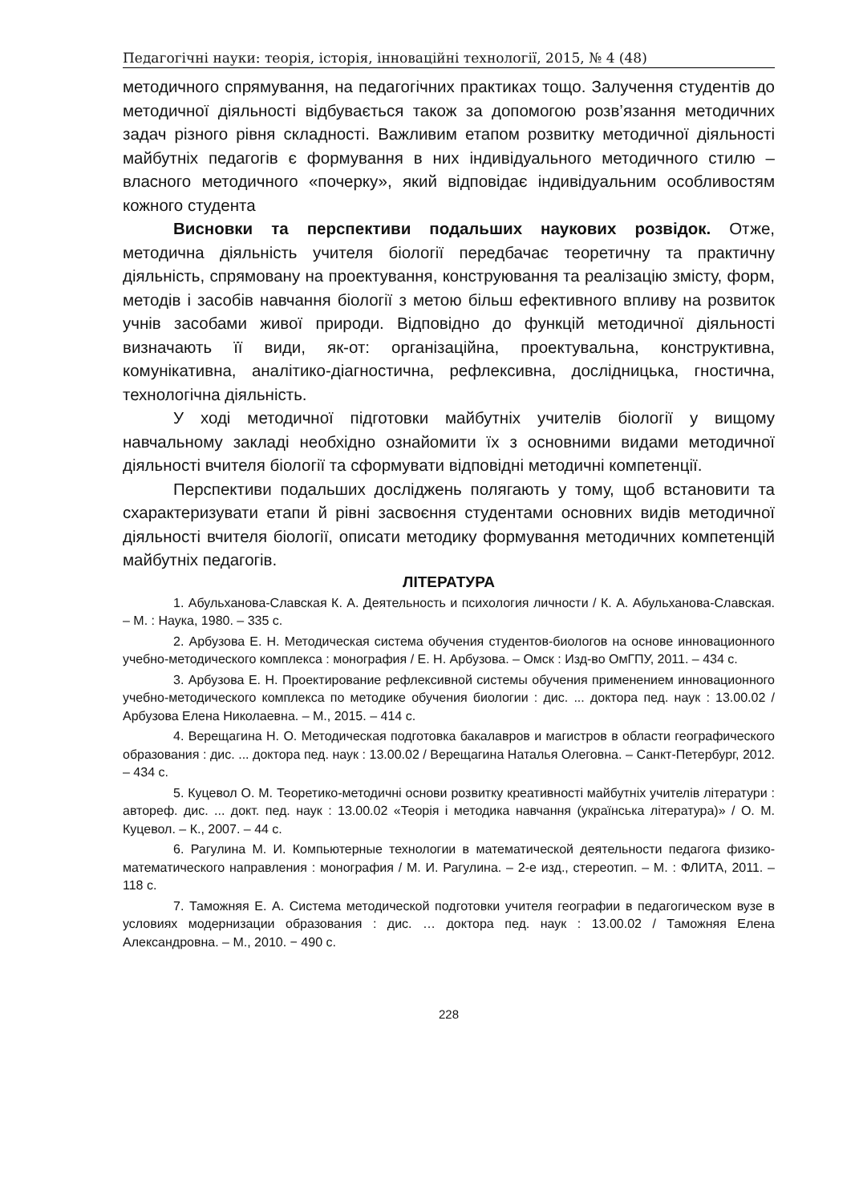Педагогічні науки: теорія, історія, інноваційні технології, 2015, № 4 (48)
методичного спрямування, на педагогічних практиках тощо. Залучення студентів до методичної діяльності відбувається також за допомогою розв’язання методичних задач різного рівня складності. Важливим етапом розвитку методичної діяльності майбутніх педагогів є формування в них індивідуального методичного стилю – власного методичного «почерку», який відповідає індивідуальним особливостям кожного студента
Висновки та перспективи подальших наукових розвідок. Отже, методична діяльність учителя біології передбачає теоретичну та практичну діяльність, спрямовану на проектування, конструювання та реалізацію змісту, форм, методів і засобів навчання біології з метою більш ефективного впливу на розвиток учнів засобами живої природи. Відповідно до функцій методичної діяльності визначають її види, як-от: організаційна, проектувальна, конструктивна, комунікативна, аналітико-діагностична, рефлексивна, дослідницька, гностична, технологічна діяльність.
У ході методичної підготовки майбутніх учителів біології у вищому навчальному закладі необхідно ознайомити їх з основними видами методичної діяльності вчителя біології та сформувати відповідні методичні компетенції.
Перспективи подальших досліджень полягають у тому, щоб встановити та схарактеризувати етапи й рівні засвоєння студентами основних видів методичної діяльності вчителя біології, описати методику формування методичних компетенцій майбутніх педагогів.
ЛІТЕРАТУРА
1. Абульханова-Славская К. А. Деятельность и психология личности / К. А. Абульханова-Славская. – М. : Наука, 1980. – 335 с.
2. Арбузова Е. Н. Методическая система обучения студентов-биологов на основе инновационного учебно-методического комплекса : монография / Е. Н. Арбузова. – Омск : Изд-во ОмГПУ, 2011. – 434 с.
3. Арбузова Е. Н. Проектирование рефлексивной системы обучения применением инновационного учебно-методического комплекса по методике обучения биологии : дис. ... доктора пед. наук : 13.00.02 / Арбузова Елена Николаевна. – М., 2015. – 414 с.
4. Верещагина Н. О. Методическая подготовка бакалавров и магистров в области географического образования : дис. ... доктора пед. наук : 13.00.02 / Верещагина Наталья Олеговна. – Санкт-Петербург, 2012. – 434 с.
5. Куцевол О. М. Теоретико-методичні основи розвитку креативності майбутніх учителів літератури : автореф. дис. ... докт. пед. наук : 13.00.02 «Теорія і методика навчання (українська література)» / О. М. Куцевол. – К., 2007. – 44 с.
6. Рагулина М. И. Компьютерные технологии в математической деятельности педагога физико-математического направления : монография / М. И. Рагулина. – 2-е изд., стереотип. – М. : ФЛИТА, 2011. – 118 с.
7. Таможняя Е. А. Система методической подготовки учителя географии в педагогическом вузе в условиях модернизации образования : дис. … доктора пед. наук : 13.00.02 / Таможняя Елена Александровна. – М., 2010. − 490 с.
228